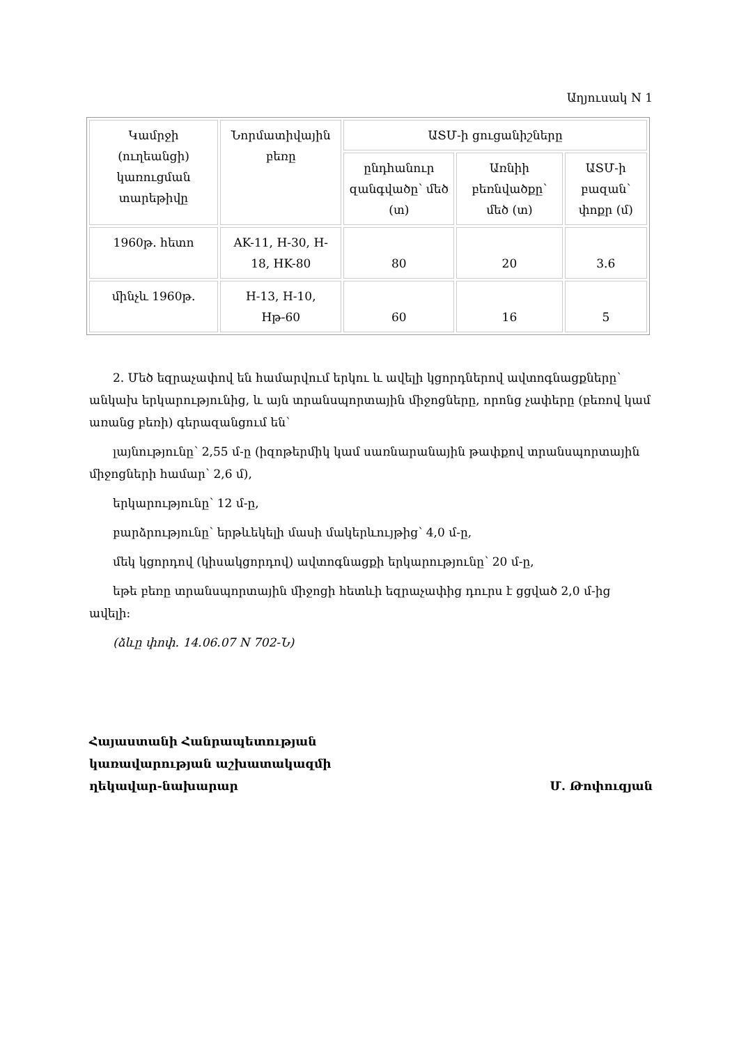Աղյուսակ N 1
| Կամրջի (ուղեանցի) կառուցման տարեթիվը | Նորմատիվային բեռը | ԱՏՄ-ի ցուցանիշները | | |
| | | ընդհանուր զանգվածը՝ մեծ (տ) | Առնիի բեռնվածքը՝ մեծ (տ) | ԱՏՄ-ի բազան՝ փոքր (մ) |
| 1960թ. հետո | AK-11, H-30, H-18, HK-80 | 80 | 20 | 3.6 |
| մինչև 1960թ. | H-13, H-10, Hթ-60 | 60 | 16 | 5 |
2. Մեծ եզրաչափով են համարվում երկու և ավելի կցորդներով ավտոգնացքները՝ անկախ երկարությունից, և այն տրանսպորտային միջոցները, որոնց չափերը (բեռով կամ առանց բեռի) գերազանցում են՝
լայնությունը՝ 2,55 մ-ը (իզոթերմիկ կամ սառնարանային թափքով տրանսպորտային միջոցների համար՝ 2,6 մ),
երկարությունը՝ 12 մ-ը,
բարձրությունը՝ երթևեկելի մասի մակերևույթից՝ 4,0 մ-ը,
մեկ կցորդով (կիսակցորդով) ավտոգնացքի երկարությունը՝ 20 մ-ը,
եթե բեռը տրանսպորտային միջոցի հետևի եզրաչափից դուրս է ցցված 2,0 մ-ից ավելի:
(ձևը փոփ. 14.06.07 N 702-Ն)
Հայաստանի Հանրապետության
կառավարության աշխատակազմի
ղեկավար-նախարար
Մ. Թոփուզյան